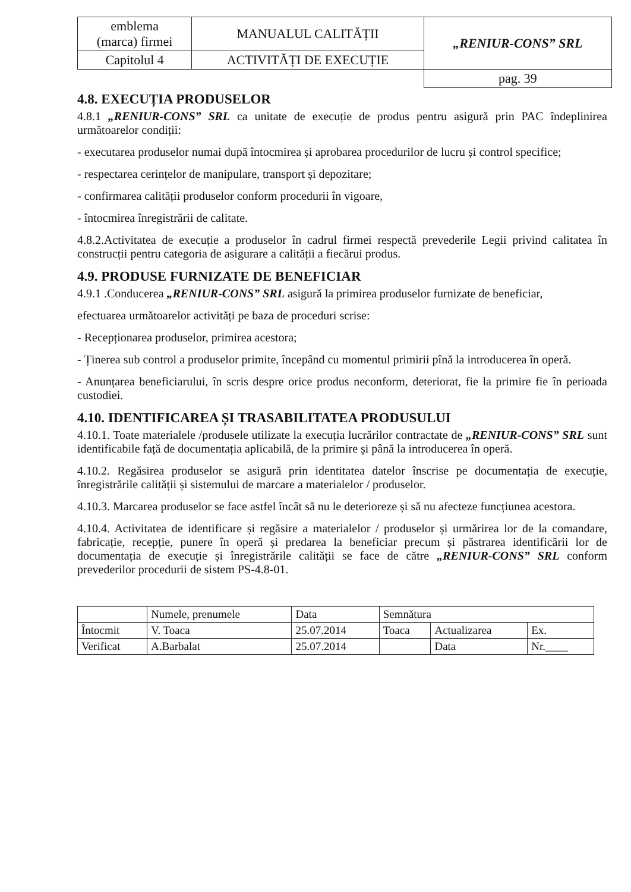| emblema (marca) firmei | MANUALUL CALITĂȚII | „RENIUR-CONS” SRL |
| Capitolul 4 | ACTIVITĂȚI DE EXECUȚIE | |
| | | pag. 39 |
4.8. EXECUȚIA PRODUSELOR
4.8.1 „RENIUR-CONS” SRL ca unitate de execuție de produs pentru asigură prin PAC îndeplinirea următoarelor condiții:
- executarea produselor numai după întocmirea și aprobarea procedurilor de lucru și control specifice;
- respectarea cerințelor de manipulare, transport și depozitare;
- confirmarea calității produselor conform procedurii în vigoare,
- întocmirea înregistrării de calitate.
4.8.2.Activitatea de execuție a produselor în cadrul firmei respectă prevederile Legii privind calitatea în construcții pentru categoria de asigurare a calității a fiecărui produs.
4.9. PRODUSE FURNIZATE DE BENEFICIAR
4.9.1 .Conducerea „RENIUR-CONS” SRL asigură la primirea produselor furnizate de beneficiar,
efectuarea următoarelor activități pe baza de proceduri scrise:
- Recepționarea produselor, primirea acestora;
- Ținerea sub control a produselor primite, începând cu momentul primirii pînă la introducerea în operă.
- Anunțarea beneficiarului, în scris despre orice produs neconform, deteriorat, fie la primire fie în perioada custodiei.
4.10. IDENTIFICAREA ȘI TRASABILITATEA PRODUSULUI
4.10.1. Toate materialele /produsele utilizate la execuția lucrărilor contractate de „RENIUR-CONS” SRL sunt identificabile față de documentația aplicabilă, de la primire și până la introducerea în operă.
4.10.2. Regăsirea produselor se asigură prin identitatea datelor înscrise pe documentația de execuție, înregistrările calității și sistemului de marcare a materialelor / produselor.
4.10.3. Marcarea produselor se face astfel încât să nu le deterioreze și să nu afecteze funcțiunea acestora.
4.10.4. Activitatea de identificare și regăsire a materialelor / produselor și urmărirea lor de la comandare, fabricație, recepție, punere în operă și predarea la beneficiar precum și păstrarea identificării lor de documentația de execuție și înregistrările calității se face de către „RENIUR-CONS” SRL conform prevederilor procedurii de sistem PS-4.8-01.
| | Numele, prenumele | Data | Semnătura | | |
| Întocmit | V. Toaca | 25.07.2014 | Toaca | Actualizarea | Ex. |
| Verificat | A.Barbalat | 25.07.2014 | | Data | Nr.____ |